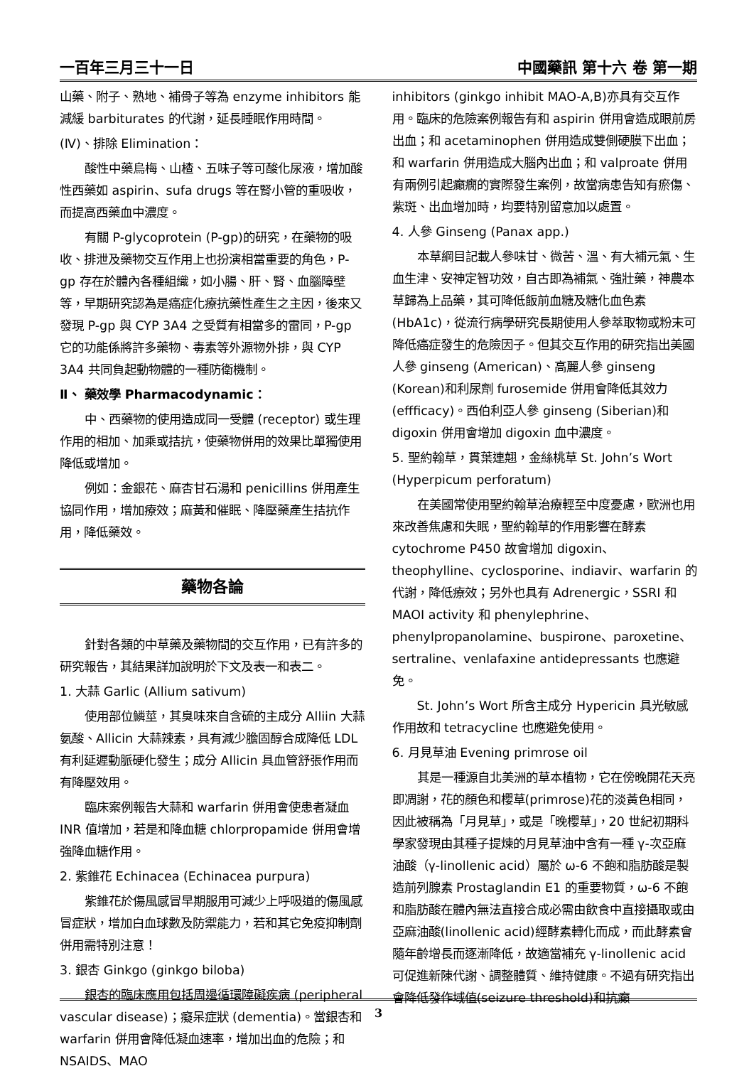一百年三月三十一日 中國藥訊 第十六 卷 第一期
山藥、附子、熟地、補骨子等為 enzyme inhibitors 能減緩 barbiturates 的代謝，延長睡眠作用時間。
(Ⅳ)、排除 Elimination：
酸性中藥烏梅、山楂、五味子等可酸化尿液，增加酸性西藥如 aspirin、sufa drugs 等在腎小管的重吸收，而提高西藥血中濃度。
有關 P-glycoprotein (P-gp)的研究，在藥物的吸收、排泄及藥物交互作用上也扮演相當重要的角色，P-gp 存在於體內各種組織，如小腸、肝、腎、血腦障壁等，早期研究認為是癌症化療抗藥性產生之主因，後來又發現 P-gp 與 CYP 3A4 之受質有相當多的雷同，P-gp 它的功能係將許多藥物、毒素等外源物外排，與 CYP 3A4 共同負起動物體的一種防衛機制。
Ⅱ、 藥效學 Pharmacodynamic：
中、西藥物的使用造成同一受體 (receptor) 或生理作用的相加、加乘或拮抗，使藥物併用的效果比單獨使用降低或增加。
例如：金銀花、麻杏甘石湯和 penicillins 併用產生協同作用，增加療效；麻黃和催眠、降壓藥產生拮抗作用，降低藥效。
藥物各論
針對各類的中草藥及藥物間的交互作用，已有許多的研究報告，其結果詳加說明於下文及表一和表二。
1. 大蒜 Garlic (Allium sativum)
使用部位鱗莖，其臭味來自含硫的主成分 Alliin 大蒜氨酸、Allicin 大蒜辣素，具有減少膽固醇合成降低 LDL 有利延遲動脈硬化發生；成分 Allicin 具血管舒張作用而有降壓效用。
臨床案例報告大蒜和 warfarin 併用會使患者凝血 INR 值增加，若是和降血糖 chlorpropamide 併用會增強降血糖作用。
2. 紫錐花 Echinacea (Echinacea purpura)
紫錐花於傷風感冒早期服用可減少上呼吸道的傷風感冒症狀，增加白血球數及防禦能力，若和其它免疫抑制劑併用需特別注意！
3. 銀杏 Ginkgo (ginkgo biloba)
銀杏的臨床應用包括周邊循環障礙疾病 (peripheral vascular disease)；癡呆症狀 (dementia)。當銀杏和 warfarin 併用會降低凝血速率，增加出血的危險；和 NSAIDS、MAO
inhibitors (ginkgo inhibit MAO-A,B)亦具有交互作用。臨床的危險案例報告有和 aspirin 併用會造成眼前房出血；和 acetaminophen 併用造成雙側硬膜下出血；和 warfarin 併用造成大腦內出血；和 valproate 併用有兩例引起癲癇的實際發生案例，故當病患告知有瘀傷、紫斑、出血增加時，均要特別留意加以處置。
4. 人參 Ginseng (Panax app.)
本草綱目記載人參味甘、微苦、溫、有大補元氣、生血生津、安神定智功效，自古即為補氣、強壯藥，神農本草歸為上品藥，其可降低飯前血糖及糖化血色素(HbA1c)，從流行病學研究長期使用人參萃取物或粉末可降低癌症發生的危險因子。但其交互作用的研究指出美國人參 ginseng (American)、高麗人參 ginseng (Korean)和利尿劑 furosemide 併用會降低其效力(effficacy)。西伯利亞人參 ginseng (Siberian)和 digoxin 併用會增加 digoxin 血中濃度。
5. 聖約翰草，貫葉連翹，金絲桃草 St. John’s Wort (Hyperpicum perforatum)
在美國常使用聖約翰草治療輕至中度憂慮，歐洲也用來改善焦慮和失眠，聖約翰草的作用影響在酵素 cytochrome P450 故會增加 digoxin、theophylline、cyclosporine、indiavir、warfarin 的代謝，降低療效；另外也具有 Adrenergic，SSRI 和 MAOI activity 和 phenylephrine、phenylpropanolamine、buspirone、paroxetine、sertraline、venlafaxine antidepressants 也應避免。
St. John’s Wort 所含主成分 Hypericin 具光敏感作用故和 tetracycline 也應避免使用。
6. 月見草油 Evening primrose oil
其是一種源自北美洲的草本植物，它在傍晚開花天亮即凋謝，花的顏色和櫻草(primrose)花的淡黃色相同，因此被稱為「月見草」，或是「晚櫻草」，20 世紀初期科學家發現由其種子提煉的月見草油中含有一種 γ-次亞麻油酸（γ-linollenic acid）屬於 ω-6 不飽和脂肪酸是製造前列腺素 Prostaglandin E1 的重要物質，ω-6 不飽和脂肪酸在體內無法直接合成必需由飲食中直接攝取或由亞麻油酸(linollenic acid)經酵素轉化而成，而此酵素會隨年齡增長而逐漸降低，故適當補充 γ-linollenic acid 可促進新陳代謝、調整體質、維持健康。不過有研究指出會降低發作域值(seizure threshold)和抗癲
3